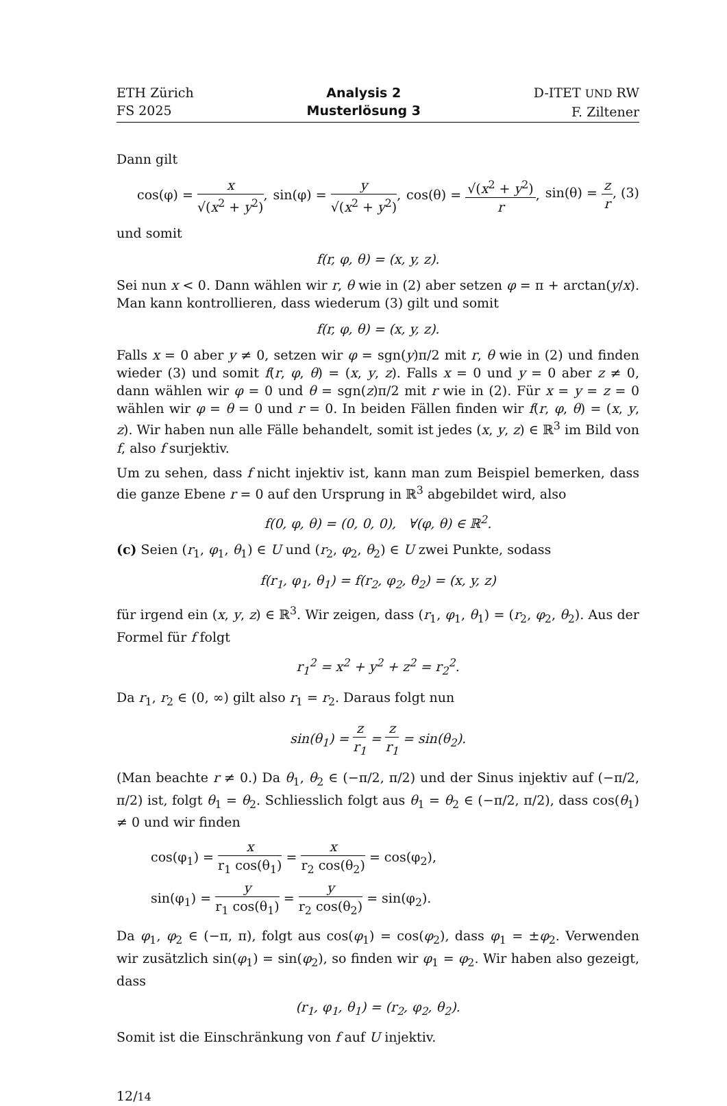ETH Zürich
FS 2025
Analysis 2
Musterlösung 3
D-ITET UND RW
F. Ziltener
Dann gilt
cos(φ) = x √(x<sup>2</sup> + y<sup>2</sup>), sin(φ) = y √(x<sup>2</sup> + y<sup>2</sup>), cos(θ) = √(x<sup>2</sup> + y<sup>2</sup>) r, sin(θ) = z r, (3)
und somit
f(r, φ, θ) = (x, y, z).
Sei nun x < 0. Dann wählen wir r, θ wie in (2) aber setzen φ = π + arctan(y/x). Man kann kontrollieren, dass wiederum (3) gilt und somit
f(r, φ, θ) = (x, y, z).
Falls x = 0 aber y ≠ 0, setzen wir φ = sgn(y)π/2 mit r, θ wie in (2) und finden wieder (3) und somit f(r, φ, θ) = (x, y, z). Falls x = 0 und y = 0 aber z ≠ 0, dann wählen wir φ = 0 und θ = sgn(z)π/2 mit r wie in (2). Für x = y = z = 0 wählen wir φ = θ = 0 und r = 0. In beiden Fällen finden wir f(r, φ, θ) = (x, y, z). Wir haben nun alle Fälle behandelt, somit ist jedes (x, y, z) ∈ ℝ<sup>3</sup> im Bild von f, also f surjektiv.
Um zu sehen, dass f nicht injektiv ist, kann man zum Beispiel bemerken, dass die ganze Ebene r = 0 auf den Ursprung in ℝ<sup>3</sup> abgebildet wird, also
f(0, φ, θ) = (0, 0, 0), ∀(φ, θ) ∈ ℝ<sup>2</sup>.
(c) Seien (r<sub>1</sub>, φ<sub>1</sub>, θ<sub>1</sub>) ∈ U und (r<sub>2</sub>, φ<sub>2</sub>, θ<sub>2</sub>) ∈ U zwei Punkte, sodass
f(r<sub>1</sub>, φ<sub>1</sub>, θ<sub>1</sub>) = f(r<sub>2</sub>, φ<sub>2</sub>, θ<sub>2</sub>) = (x, y, z)
für irgend ein (x, y, z) ∈ ℝ<sup>3</sup>. Wir zeigen, dass (r<sub>1</sub>, φ<sub>1</sub>, θ<sub>1</sub>) = (r<sub>2</sub>, φ<sub>2</sub>, θ<sub>2</sub>). Aus der Formel für f folgt
r<sub>1</sub><sup>2</sup> = x<sup>2</sup> + y<sup>2</sup> + z<sup>2</sup> = r<sub>2</sub><sup>2</sup>.
Da r<sub>1</sub>, r<sub>2</sub> ∈ (0, ∞) gilt also r<sub>1</sub> = r<sub>2</sub>. Daraus folgt nun
sin(θ<sub>1</sub>) = z r<sub>1</sub> = z r<sub>1</sub> = sin(θ<sub>2</sub>).
(Man beachte r ≠ 0.) Da θ<sub>1</sub>, θ<sub>2</sub> ∈ (−π/2, π/2) und der Sinus injektiv auf (−π/2, π/2) ist, folgt θ<sub>1</sub> = θ<sub>2</sub>. Schliesslich folgt aus θ<sub>1</sub> = θ<sub>2</sub> ∈ (−π/2, π/2), dass cos(θ<sub>1</sub>) ≠ 0 und wir finden
cos(φ<sub>1</sub>) = x r<sub>1</sub> cos(θ<sub>1</sub>) = x r<sub>2</sub> cos(θ<sub>2</sub>) = cos(φ<sub>2</sub>),
sin(φ<sub>1</sub>) = y r<sub>1</sub> cos(θ<sub>1</sub>) = y r<sub>2</sub> cos(θ<sub>2</sub>) = sin(φ<sub>2</sub>).
Da φ<sub>1</sub>, φ<sub>2</sub> ∈ (−π, π), folgt aus cos(φ<sub>1</sub>) = cos(φ<sub>2</sub>), dass φ<sub>1</sub> = ±φ<sub>2</sub>. Verwenden wir zusätzlich sin(φ<sub>1</sub>) = sin(φ<sub>2</sub>), so finden wir φ<sub>1</sub> = φ<sub>2</sub>. Wir haben also gezeigt, dass
(r<sub>1</sub>, φ<sub>1</sub>, θ<sub>1</sub>) = (r<sub>2</sub>, φ<sub>2</sub>, θ<sub>2</sub>).
Somit ist die Einschränkung von f auf U injektiv.
12/14